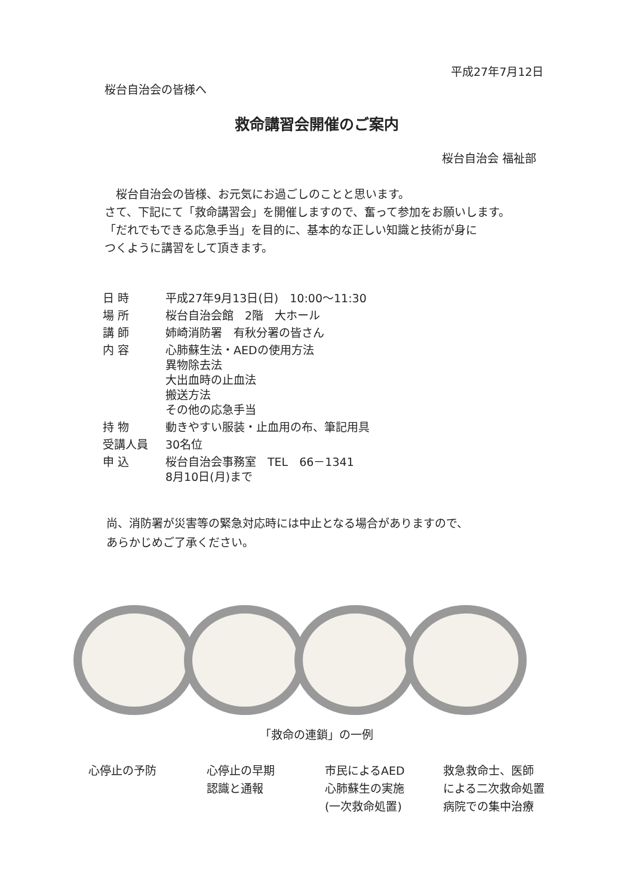平成27年7月12日
桜台自治会の皆様へ
救命講習会開催のご案内
桜台自治会 福祉部
　桜台自治会の皆様、お元気にお過ごしのことと思います。
さて、下記にて「救命講習会」を開催しますので、奮って参加をお願いします。
「だれでもできる応急手当」を目的に、基本的な正しい知識と技術が身に
つくように講習をして頂きます。
| 日 時 | 平成27年9月13日(日) 10:00～11:30 |
| 場 所 | 桜台自治会館 2階 大ホール |
| 講 師 | 姉崎消防署 有秋分署の皆さん |
| 内 容 | 心肺蘇生法・AEDの使用方法 異物除去法 大出血時の止血法 搬送方法 その他の応急手当 |
| 持 物 | 動きやすい服装・止血用の布、筆記用具 |
| 受講人員 | 30名位 |
| 申 込 | 桜台自治会事務室 TEL 66－1341 8月10日(月)まで |
尚、消防署が災害等の緊急対応時には中止となる場合がありますので、
あらかじめご了承ください。
「救命の連鎖」の一例
心停止の予防 心停止の早期
認識と通報
市民によるAED
心肺蘇生の実施
(一次救命処置)
救急救命士、医師
による二次救命処置
病院での集中治療